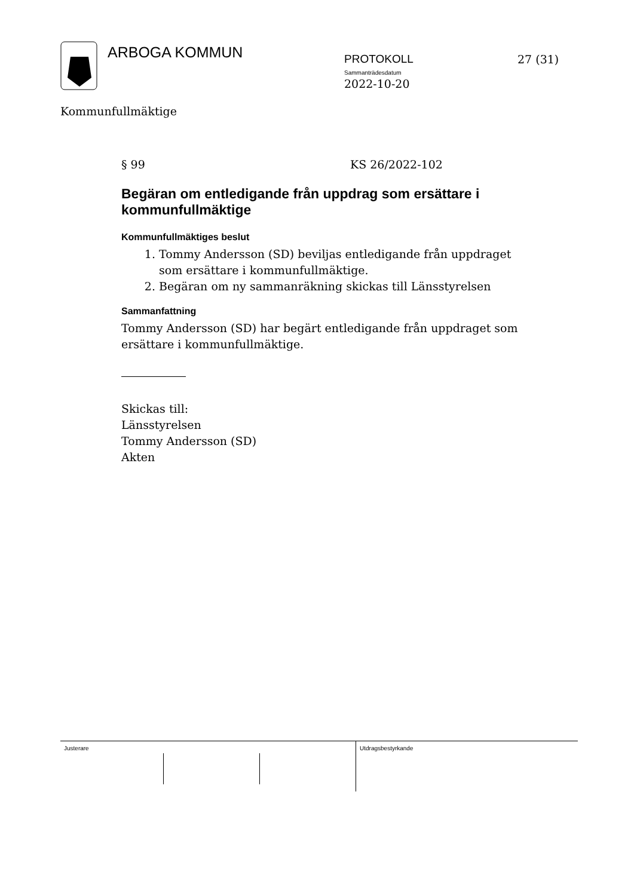ARBOGA KOMMUN
PROTOKOLL
Sammanträdesdatum
2022-10-20
27 (31)
Kommunfullmäktige
§ 99 KS 26/2022-102
Begäran om entledigande från uppdrag som ersättare i kommunfullmäktige
Kommunfullmäktiges beslut
1. Tommy Andersson (SD) beviljas entledigande från uppdraget som ersättare i kommunfullmäktige.
2. Begäran om ny sammanräkning skickas till Länsstyrelsen
Sammanfattning
Tommy Andersson (SD) har begärt entledigande från uppdraget som ersättare i kommunfullmäktige.
Skickas till:
Länsstyrelsen
Tommy Andersson (SD)
Akten
Justerare
Utdragsbestyrkande